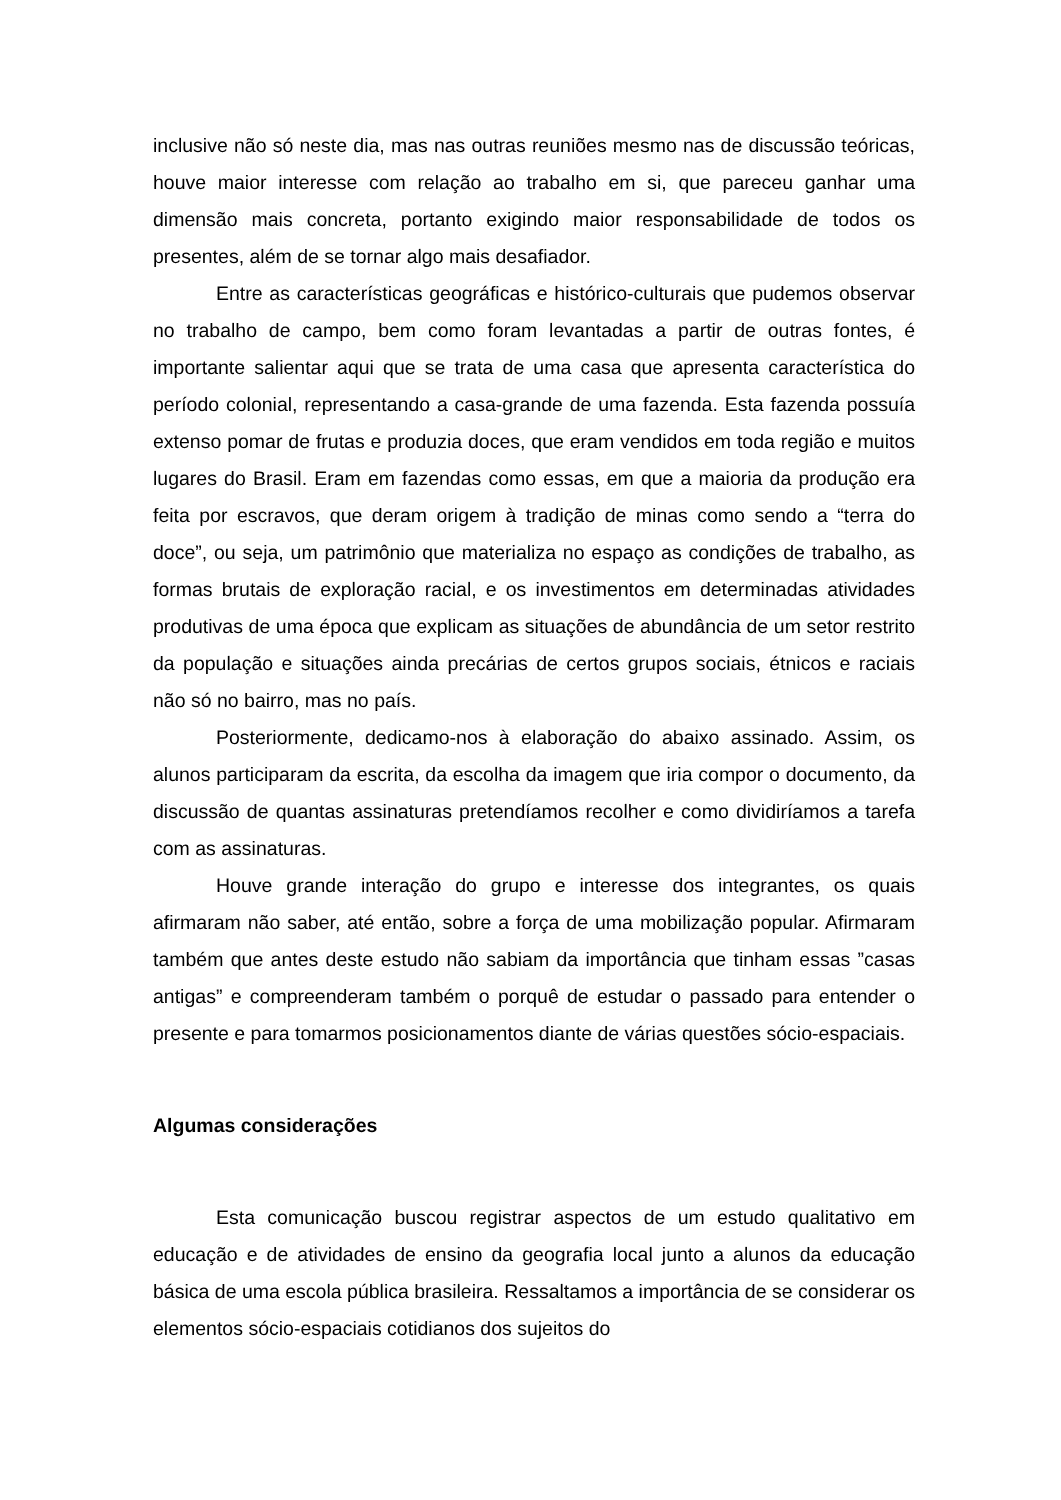inclusive não só neste dia, mas nas outras reuniões mesmo nas de discussão teóricas, houve maior interesse com relação ao trabalho em si, que pareceu ganhar uma dimensão mais concreta, portanto exigindo maior responsabilidade de todos os presentes, além de se tornar algo mais desafiador.
Entre as características geográficas e histórico-culturais que pudemos observar no trabalho de campo, bem como foram levantadas a partir de outras fontes, é importante salientar aqui que se trata de uma casa que apresenta característica do período colonial, representando a casa-grande de uma fazenda. Esta fazenda possuía extenso pomar de frutas e produzia doces, que eram vendidos em toda região e muitos lugares do Brasil. Eram em fazendas como essas, em que a maioria da produção era feita por escravos, que deram origem à tradição de minas como sendo a “terra do doce”, ou seja, um patrimônio que materializa no espaço as condições de trabalho, as formas brutais de exploração racial, e os investimentos em determinadas atividades produtivas de uma época que explicam as situações de abundância de um setor restrito da população e situações ainda precárias de certos grupos sociais, étnicos e raciais não só no bairro, mas no país.
Posteriormente, dedicamo-nos à elaboração do abaixo assinado. Assim, os alunos participaram da escrita, da escolha da imagem que iria compor o documento, da discussão de quantas assinaturas pretendíamos recolher e como dividiríamos a tarefa com as assinaturas.
Houve grande interação do grupo e interesse dos integrantes, os quais afirmaram não saber, até então, sobre a força de uma mobilização popular. Afirmaram também que antes deste estudo não sabiam da importância que tinham essas ”casas antigas” e compreenderam também o porquê de estudar o passado para entender o presente e para tomarmos posicionamentos diante de várias questões sócio-espaciais.
Algumas considerações
Esta comunicação buscou registrar aspectos de um estudo qualitativo em educação e de atividades de ensino da geografia local junto a alunos da educação básica de uma escola pública brasileira. Ressaltamos a importância de se considerar os elementos sócio-espaciais cotidianos dos sujeitos do